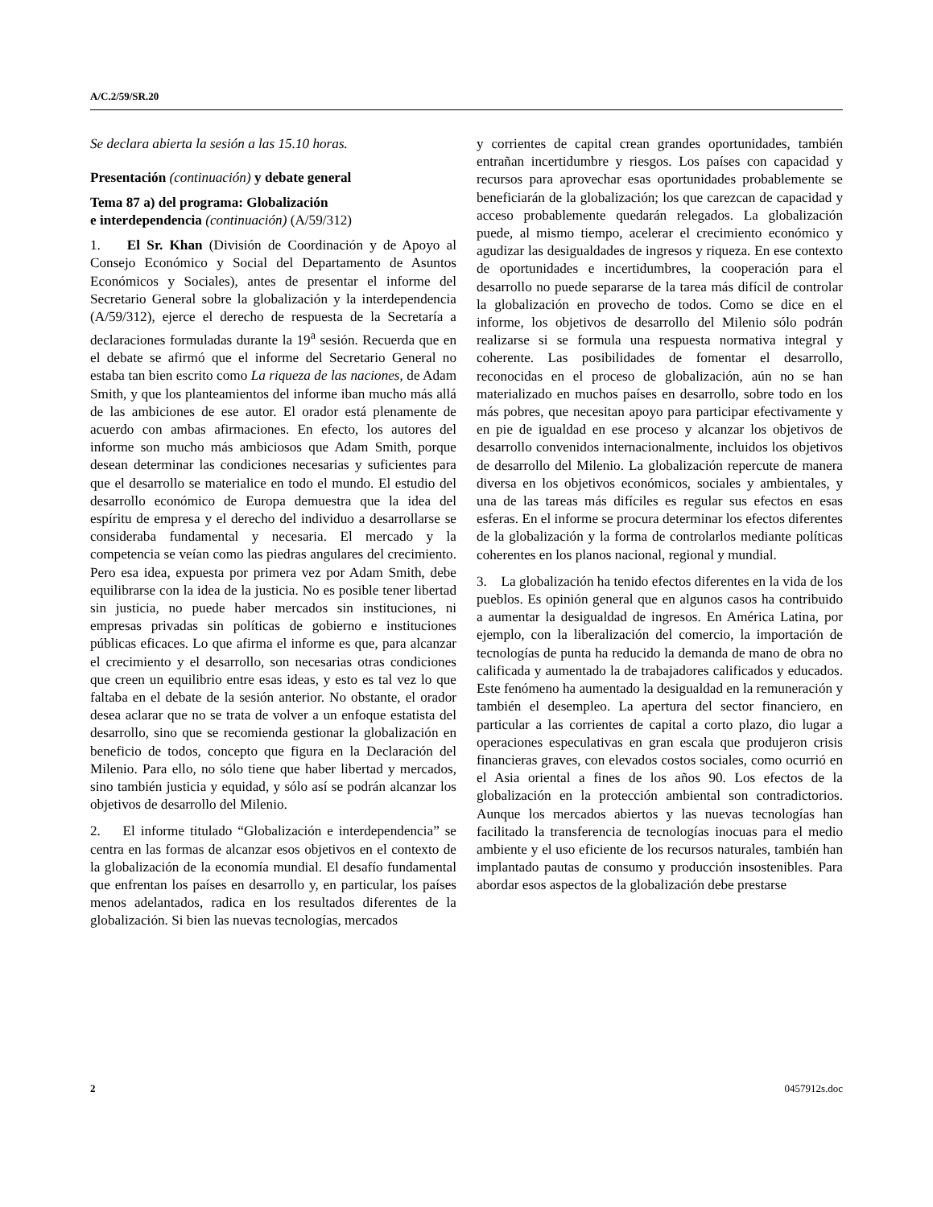A/C.2/59/SR.20
Se declara abierta la sesión a las 15.10 horas.
Presentación (continuación) y debate general
Tema 87 a) del programa: Globalización
e interdependencia (continuación) (A/59/312)
1. El Sr. Khan (División de Coordinación y de Apoyo al Consejo Económico y Social del Departamento de Asuntos Económicos y Sociales), antes de presentar el informe del Secretario General sobre la globalización y la interdependencia (A/59/312), ejerce el derecho de respuesta de la Secretaría a declaraciones formuladas durante la 19<sup>a</sup> sesión. Recuerda que en el debate se afirmó que el informe del Secretario General no estaba tan bien escrito como La riqueza de las naciones, de Adam Smith, y que los planteamientos del informe iban mucho más allá de las ambiciones de ese autor. El orador está plenamente de acuerdo con ambas afirmaciones. En efecto, los autores del informe son mucho más ambiciosos que Adam Smith, porque desean determinar las condiciones necesarias y suficientes para que el desarrollo se materialice en todo el mundo. El estudio del desarrollo económico de Europa demuestra que la idea del espíritu de empresa y el derecho del individuo a desarrollarse se consideraba fundamental y necesaria. El mercado y la competencia se veían como las piedras angulares del crecimiento. Pero esa idea, expuesta por primera vez por Adam Smith, debe equilibrarse con la idea de la justicia. No es posible tener libertad sin justicia, no puede haber mercados sin instituciones, ni empresas privadas sin políticas de gobierno e instituciones públicas eficaces. Lo que afirma el informe es que, para alcanzar el crecimiento y el desarrollo, son necesarias otras condiciones que creen un equilibrio entre esas ideas, y esto es tal vez lo que faltaba en el debate de la sesión anterior. No obstante, el orador desea aclarar que no se trata de volver a un enfoque estatista del desarrollo, sino que se recomienda gestionar la globalización en beneficio de todos, concepto que figura en la Declaración del Milenio. Para ello, no sólo tiene que haber libertad y mercados, sino también justicia y equidad, y sólo así se podrán alcanzar los objetivos de desarrollo del Milenio.
2. El informe titulado “Globalización e interdependencia” se centra en las formas de alcanzar esos objetivos en el contexto de la globalización de la economía mundial. El desafío fundamental que enfrentan los países en desarrollo y, en particular, los países menos adelantados, radica en los resultados diferentes de la globalización. Si bien las nuevas tecnologías, mercados
y corrientes de capital crean grandes oportunidades, también entrañan incertidumbre y riesgos. Los países con capacidad y recursos para aprovechar esas oportunidades probablemente se beneficiarán de la globalización; los que carezcan de capacidad y acceso probablemente quedarán relegados. La globalización puede, al mismo tiempo, acelerar el crecimiento económico y agudizar las desigualdades de ingresos y riqueza. En ese contexto de oportunidades e incertidumbres, la cooperación para el desarrollo no puede separarse de la tarea más difícil de controlar la globalización en provecho de todos. Como se dice en el informe, los objetivos de desarrollo del Milenio sólo podrán realizarse si se formula una respuesta normativa integral y coherente. Las posibilidades de fomentar el desarrollo, reconocidas en el proceso de globalización, aún no se han materializado en muchos países en desarrollo, sobre todo en los más pobres, que necesitan apoyo para participar efectivamente y en pie de igualdad en ese proceso y alcanzar los objetivos de desarrollo convenidos internacionalmente, incluidos los objetivos de desarrollo del Milenio. La globalización repercute de manera diversa en los objetivos económicos, sociales y ambientales, y una de las tareas más difíciles es regular sus efectos en esas esferas. En el informe se procura determinar los efectos diferentes de la globalización y la forma de controlarlos mediante políticas coherentes en los planos nacional, regional y mundial.
3. La globalización ha tenido efectos diferentes en la vida de los pueblos. Es opinión general que en algunos casos ha contribuido a aumentar la desigualdad de ingresos. En América Latina, por ejemplo, con la liberalización del comercio, la importación de tecnologías de punta ha reducido la demanda de mano de obra no calificada y aumentado la de trabajadores calificados y educados. Este fenómeno ha aumentado la desigualdad en la remuneración y también el desempleo. La apertura del sector financiero, en particular a las corrientes de capital a corto plazo, dio lugar a operaciones especulativas en gran escala que produjeron crisis financieras graves, con elevados costos sociales, como ocurrió en el Asia oriental a fines de los años 90. Los efectos de la globalización en la protección ambiental son contradictorios. Aunque los mercados abiertos y las nuevas tecnologías han facilitado la transferencia de tecnologías inocuas para el medio ambiente y el uso eficiente de los recursos naturales, también han implantado pautas de consumo y producción insostenibles. Para abordar esos aspectos de la globalización debe prestarse
2 0457912s.doc